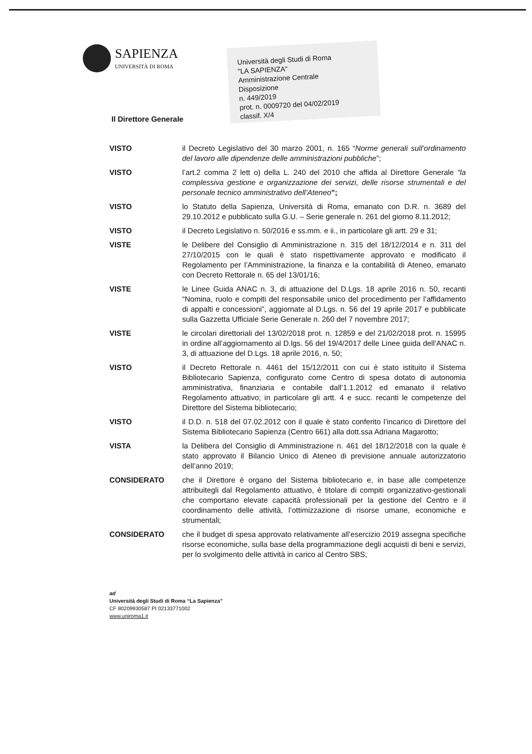SAPIENZA
UNIVERSITÀ DI ROMA
Università degli Studi di Roma
"LA SAPIENZA"
Amministrazione Centrale
Disposizione
n. 449/2019
prot. n. 0009720 del 04/02/2019
classif. X/4
Il Direttore Generale
VISTO il Decreto Legislativo del 30 marzo 2001, n. 165 “Norme generali sull’ordinamento del lavoro alle dipendenze delle amministrazioni pubbliche”;
VISTO l’art.2 comma 2 lett o) della L. 240 del 2010 che affida al Direttore Generale “la complessiva gestione e organizzazione dei servizi, delle risorse strumentali e del personale tecnico amministrativo dell’Ateneo”;
VISTO lo Statuto della Sapienza, Università di Roma, emanato con D.R. n. 3689 del 29.10.2012 e pubblicato sulla G.U. – Serie generale n. 261 del giorno 8.11.2012;
VISTO il Decreto Legislativo n. 50/2016 e ss.mm. e ii., in particolare gli artt. 29 e 31;
VISTE le Delibere del Consiglio di Amministrazione n. 315 del 18/12/2014 e n. 311 del 27/10/2015 con le quali è stato rispettivamente approvato e modificato il Regolamento per l’Amministrazione, la finanza e la contabilità di Ateneo, emanato con Decreto Rettorale n. 65 del 13/01/16;
VISTE le Linee Guida ANAC n. 3, di attuazione del D.Lgs. 18 aprile 2016 n. 50, recanti “Nomina, ruolo e compiti del responsabile unico del procedimento per l’affidamento di appalti e concessioni”, aggiornate al D.Lgs. n. 56 del 19 aprile 2017 e pubblicate sulla Gazzetta Ufficiale Serie Generale n. 260 del 7 novembre 2017;
VISTE le circolari direttoriali del 13/02/2018 prot. n. 12859 e del 21/02/2018 prot. n. 15995 in ordine all’aggiornamento al D.lgs. 56 del 19/4/2017 delle Linee guida dell’ANAC n. 3, di attuazione del D.Lgs. 18 aprile 2016, n. 50;
VISTO il Decreto Rettorale n. 4461 del 15/12/2011 con cui è stato istituito il Sistema Bibliotecario Sapienza, configurato come Centro di spesa dotato di autonomia amministrativa, finanziaria e contabile dall’1.1.2012 ed emanato il relativo Regolamento attuativo; in particolare gli artt. 4 e succ. recanti le competenze del Direttore del Sistema bibliotecario;
VISTO il D.D. n. 518 del 07.02.2012 con il quale è stato conferito l’incarico di Direttore del Sistema Bibliotecario Sapienza (Centro 661) alla dott.ssa Adriana Magarotto;
VISTA la Delibera del Consiglio di Amministrazione n. 461 del 18/12/2018 con la quale è stato approvato il Bilancio Unico di Ateneo di previsione annuale autorizzatorio dell’anno 2019;
CONSIDERATO che il Direttore è organo del Sistema bibliotecario e, in base alle competenze attribuitegli dal Regolamento attuativo, è titolare di compiti organizzativo-gestionali che comportano elevate capacità professionali per la gestione del Centro e il coordinamento delle attività, l’ottimizzazione di risorse umane, economiche e strumentali;
CONSIDERATO che il budget di spesa approvato relativamente all’esercizio 2019 assegna specifiche risorse economiche, sulla base della programmazione degli acquisti di beni e servizi, per lo svolgimento delle attività in carico al Centro SBS;
ad
Università degli Studi di Roma “La Sapienza”
CF 80209930587 PI 02133771002
www.uniroma1.it